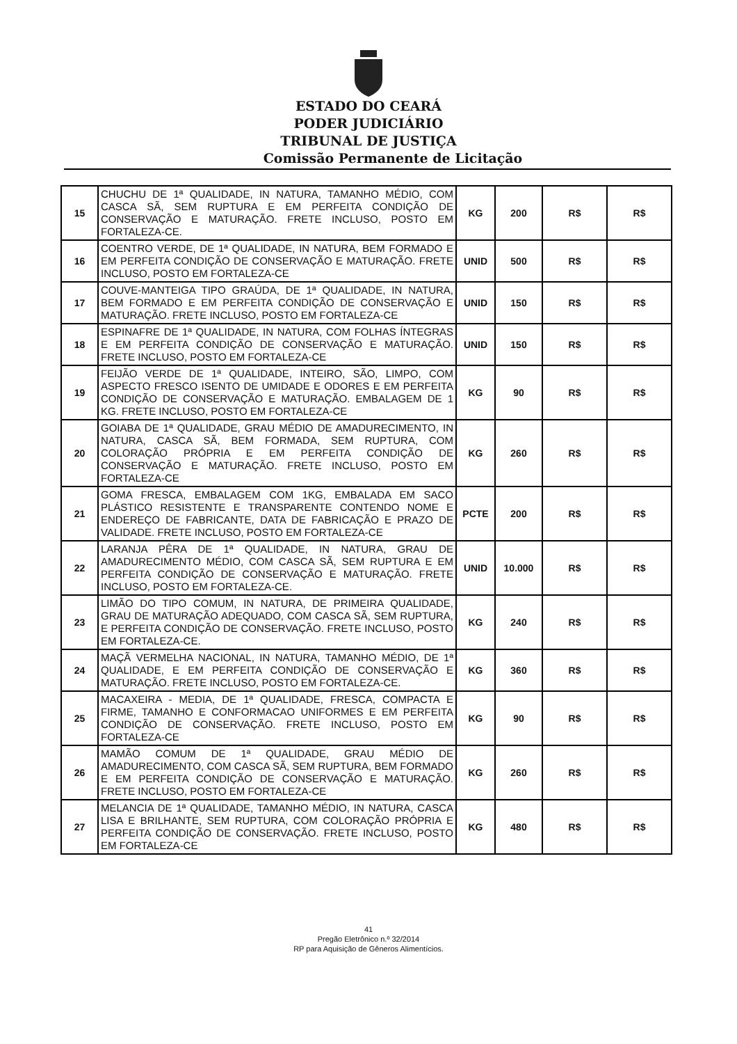ESTADO DO CEARÁ
PODER JUDICIÁRIO
TRIBUNAL DE JUSTIÇA
Comissão Permanente de Licitação
| 15 | CHUCHU DE 1ª QUALIDADE, IN NATURA, TAMANHO MÉDIO, COM CASCA SÃ, SEM RUPTURA E EM PERFEITA CONDIÇÃO DE CONSERVAÇÃO E MATURAÇÃO. FRETE INCLUSO, POSTO EM FORTALEZA-CE. | KG | 200 | R$ | R$ |
| 16 | COENTRO VERDE, DE 1ª QUALIDADE, IN NATURA, BEM FORMADO E EM PERFEITA CONDIÇÃO DE CONSERVAÇÃO E MATURAÇÃO. FRETE INCLUSO, POSTO EM FORTALEZA-CE | UNID | 500 | R$ | R$ |
| 17 | COUVE-MANTEIGA TIPO GRAÚDA, DE 1ª QUALIDADE, IN NATURA, BEM FORMADO E EM PERFEITA CONDIÇÃO DE CONSERVAÇÃO E MATURAÇÃO. FRETE INCLUSO, POSTO EM FORTALEZA-CE | UNID | 150 | R$ | R$ |
| 18 | ESPINAFRE DE 1ª QUALIDADE, IN NATURA, COM FOLHAS ÍNTEGRAS E EM PERFEITA CONDIÇÃO DE CONSERVAÇÃO E MATURAÇÃO. FRETE INCLUSO, POSTO EM FORTALEZA-CE | UNID | 150 | R$ | R$ |
| 19 | FEIJÃO VERDE DE 1ª QUALIDADE, INTEIRO, SÃO, LIMPO, COM ASPECTO FRESCO ISENTO DE UMIDADE E ODORES E EM PERFEITA CONDIÇÃO DE CONSERVAÇÃO E MATURAÇÃO. EMBALAGEM DE 1 KG. FRETE INCLUSO, POSTO EM FORTALEZA-CE | KG | 90 | R$ | R$ |
| 20 | GOIABA DE 1ª QUALIDADE, GRAU MÉDIO DE AMADURECIMENTO, IN NATURA, CASCA SÃ, BEM FORMADA, SEM RUPTURA, COM COLORAÇÃO PRÓPRIA E EM PERFEITA CONDIÇÃO DE CONSERVAÇÃO E MATURAÇÃO. FRETE INCLUSO, POSTO EM FORTALEZA-CE | KG | 260 | R$ | R$ |
| 21 | GOMA FRESCA, EMBALAGEM COM 1KG, EMBALADA EM SACO PLÁSTICO RESISTENTE E TRANSPARENTE CONTENDO NOME E ENDEREÇO DE FABRICANTE, DATA DE FABRICAÇÃO E PRAZO DE VALIDADE. FRETE INCLUSO, POSTO EM FORTALEZA-CE | PCTE | 200 | R$ | R$ |
| 22 | LARANJA PÊRA DE 1ª QUALIDADE, IN NATURA, GRAU DE AMADURECIMENTO MÉDIO, COM CASCA SÃ, SEM RUPTURA E EM PERFEITA CONDIÇÃO DE CONSERVAÇÃO E MATURAÇÃO. FRETE INCLUSO, POSTO EM FORTALEZA-CE. | UNID | 10.000 | R$ | R$ |
| 23 | LIMÃO DO TIPO COMUM, IN NATURA, DE PRIMEIRA QUALIDADE, GRAU DE MATURAÇÃO ADEQUADO, COM CASCA SÃ, SEM RUPTURA, E PERFEITA CONDIÇÃO DE CONSERVAÇÃO. FRETE INCLUSO, POSTO EM FORTALEZA-CE. | KG | 240 | R$ | R$ |
| 24 | MAÇÃ VERMELHA NACIONAL, IN NATURA, TAMANHO MÉDIO, DE 1ª QUALIDADE, E EM PERFEITA CONDIÇÃO DE CONSERVAÇÃO E MATURAÇÃO. FRETE INCLUSO, POSTO EM FORTALEZA-CE. | KG | 360 | R$ | R$ |
| 25 | MACAXEIRA - MEDIA, DE 1ª QUALIDADE, FRESCA, COMPACTA E FIRME, TAMANHO E CONFORMACAO UNIFORMES E EM PERFEITA CONDIÇÃO DE CONSERVAÇÃO. FRETE INCLUSO, POSTO EM FORTALEZA-CE | KG | 90 | R$ | R$ |
| 26 | MAMÃO COMUM DE 1ª QUALIDADE, GRAU MÉDIO DE AMADURECIMENTO, COM CASCA SÃ, SEM RUPTURA, BEM FORMADO E EM PERFEITA CONDIÇÃO DE CONSERVAÇÃO E MATURAÇÃO. FRETE INCLUSO, POSTO EM FORTALEZA-CE | KG | 260 | R$ | R$ |
| 27 | MELANCIA DE 1ª QUALIDADE, TAMANHO MÉDIO, IN NATURA, CASCA LISA E BRILHANTE, SEM RUPTURA, COM COLORAÇÃO PRÓPRIA E PERFEITA CONDIÇÃO DE CONSERVAÇÃO. FRETE INCLUSO, POSTO EM FORTALEZA-CE | KG | 480 | R$ | R$ |
41
Pregão Eletrônico n.º 32/2014
RP para Aquisição de Gêneros Alimentícios.